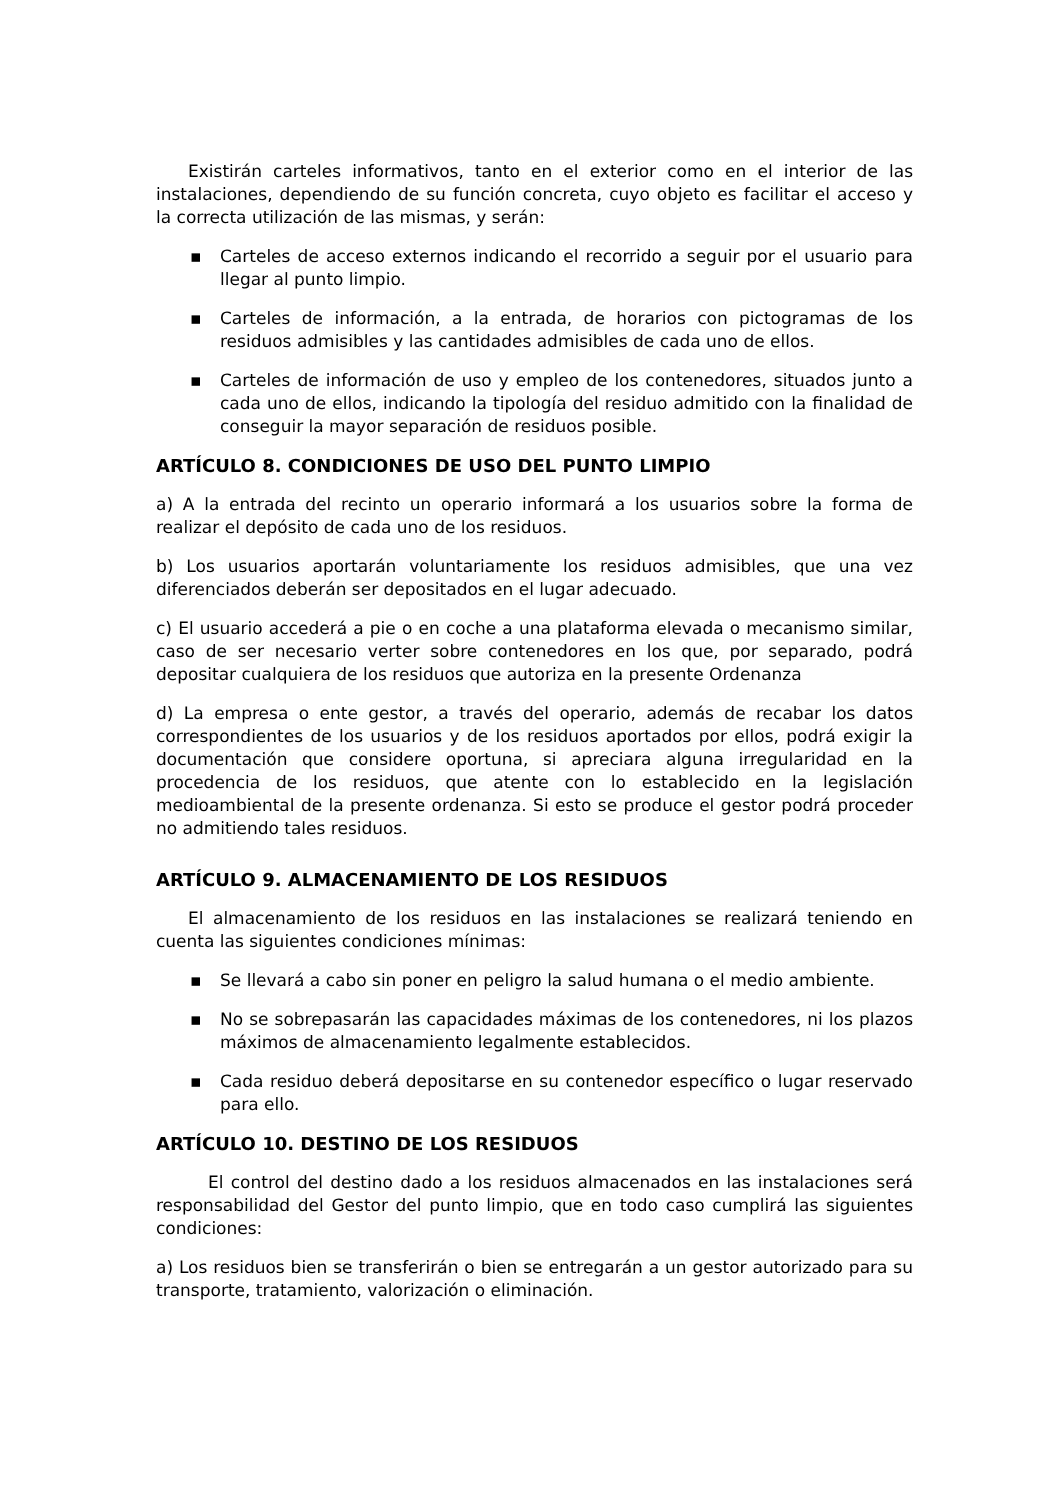Existirán carteles informativos, tanto en el exterior como en el interior de las instalaciones, dependiendo de su función concreta, cuyo objeto es facilitar el acceso y la correcta utilización de las mismas, y serán:
▪ Carteles de acceso externos indicando el recorrido a seguir por el usuario para llegar al punto limpio.
▪ Carteles de información, a la entrada, de horarios con pictogramas de los residuos admisibles y las cantidades admisibles de cada uno de ellos.
▪ Carteles de información de uso y empleo de los contenedores, situados junto a cada uno de ellos, indicando la tipología del residuo admitido con la finalidad de conseguir la mayor separación de residuos posible.
ARTÍCULO 8. CONDICIONES DE USO DEL PUNTO LIMPIO
a) A la entrada del recinto un operario informará a los usuarios sobre la forma de realizar el depósito de cada uno de los residuos.
b) Los usuarios aportarán voluntariamente los residuos admisibles, que una vez diferenciados deberán ser depositados en el lugar adecuado.
c) El usuario accederá a pie o en coche a una plataforma elevada o mecanismo similar, caso de ser necesario verter sobre contenedores en los que, por separado, podrá depositar cualquiera de los residuos que autoriza en la presente Ordenanza
d) La empresa o ente gestor, a través del operario, además de recabar los datos correspondientes de los usuarios y de los residuos aportados por ellos, podrá exigir la documentación que considere oportuna, si apreciara alguna irregularidad en la procedencia de los residuos, que atente con lo establecido en la legislación medioambiental de la presente ordenanza. Si esto se produce el gestor podrá proceder no admitiendo tales residuos.
ARTÍCULO 9. ALMACENAMIENTO DE LOS RESIDUOS
El almacenamiento de los residuos en las instalaciones se realizará teniendo en cuenta las siguientes condiciones mínimas:
▪ Se llevará a cabo sin poner en peligro la salud humana o el medio ambiente.
▪ No se sobrepasarán las capacidades máximas de los contenedores, ni los plazos máximos de almacenamiento legalmente establecidos.
▪ Cada residuo deberá depositarse en su contenedor específico o lugar reservado para ello.
ARTÍCULO 10. DESTINO DE LOS RESIDUOS
El control del destino dado a los residuos almacenados en las instalaciones será responsabilidad del Gestor del punto limpio, que en todo caso cumplirá las siguientes condiciones:
a) Los residuos bien se transferirán o bien se entregarán a un gestor autorizado para su transporte, tratamiento, valorización o eliminación.